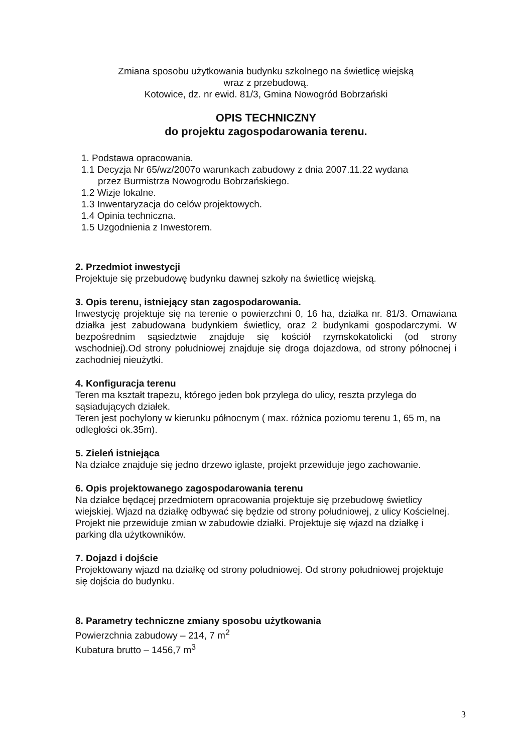Zmiana sposobu użytkowania budynku szkolnego na świetlicę wiejską
wraz z przebudową.
Kotowice, dz. nr ewid. 81/3, Gmina Nowogród Bobrzański
OPIS TECHNICZNY
do projektu zagospodarowania terenu.
1. Podstawa opracowania.
1.1 Decyzja Nr 65/wz/2007o warunkach zabudowy z dnia 2007.11.22 wydana
przez Burmistrza Nowogrodu Bobrzańskiego.
1.2 Wizje lokalne.
1.3 Inwentaryzacja do celów projektowych.
1.4 Opinia techniczna.
1.5 Uzgodnienia z Inwestorem.
2. Przedmiot inwestycji
Projektuje się przebudowę budynku dawnej szkoły na świetlicę wiejską.
3. Opis terenu, istniejący stan zagospodarowania.
Inwestycję projektuje się na terenie o powierzchni 0, 16 ha, działka nr. 81/3. Omawiana działka jest zabudowana budynkiem świetlicy, oraz 2 budynkami gospodarczymi. W bezpośrednim sąsiedztwie znajduje się kościół rzymskokatolicki (od strony wschodniej).Od strony południowej znajduje się droga dojazdowa, od strony północnej i zachodniej nieużytki.
4. Konfiguracja terenu
Teren ma kształt trapezu, którego jeden bok przylega do ulicy, reszta przylega do sąsiadujących działek.
Teren jest pochylony w kierunku północnym ( max. różnica poziomu terenu 1, 65 m, na odległości ok.35m).
5. Zieleń istniejąca
Na działce znajduje się jedno drzewo iglaste, projekt przewiduje jego zachowanie.
6. Opis projektowanego zagospodarowania terenu
Na działce będącej przedmiotem opracowania projektuje się przebudowę świetlicy wiejskiej. Wjazd na działkę odbywać się będzie od strony południowej, z ulicy Kościelnej. Projekt nie przewiduje zmian w zabudowie działki. Projektuje się wjazd na działkę i parking dla użytkowników.
7. Dojazd i dojście
Projektowany wjazd na działkę od strony południowej. Od strony południowej projektuje się dojścia do budynku.
8. Parametry techniczne zmiany sposobu użytkowania
Powierzchnia zabudowy – 214, 7 m<sup>2</sup>
Kubatura brutto – 1456,7 m<sup>3</sup>
3